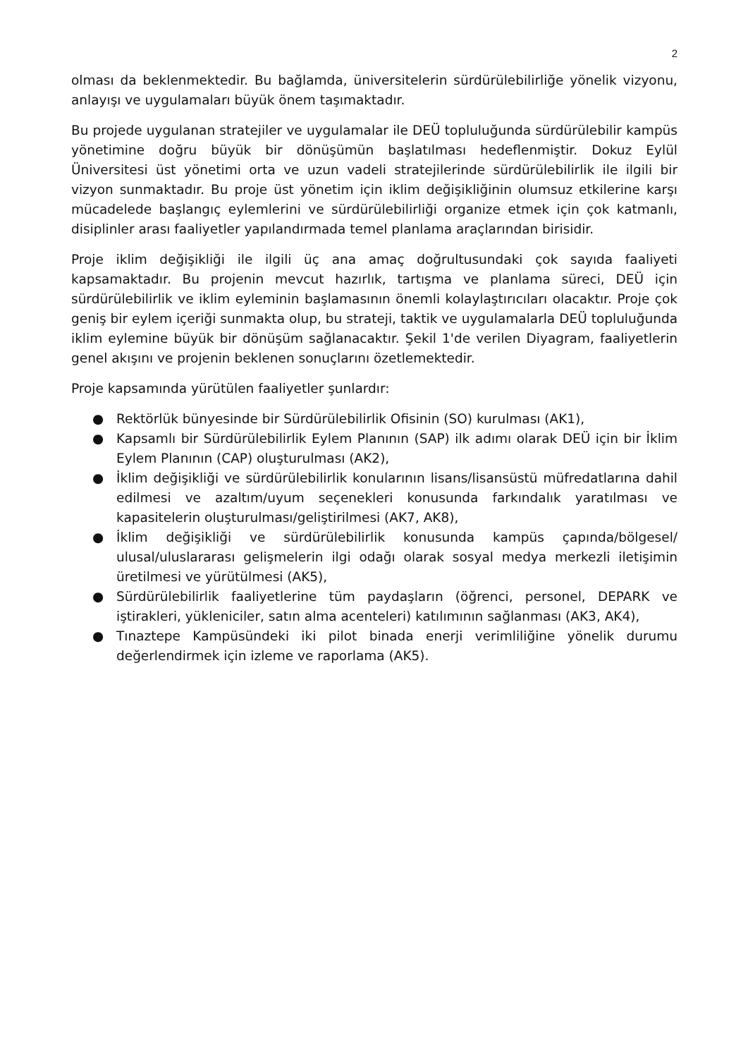2
olması da beklenmektedir. Bu bağlamda, üniversitelerin sürdürülebilirliğe yönelik vizyonu, anlayışı ve uygulamaları büyük önem taşımaktadır.
Bu projede uygulanan stratejiler ve uygulamalar ile DEÜ topluluğunda sürdürülebilir kampüs yönetimine doğru büyük bir dönüşümün başlatılması hedeflenmiştir. Dokuz Eylül Üniversitesi üst yönetimi orta ve uzun vadeli stratejilerinde sürdürülebilirlik ile ilgili bir vizyon sunmaktadır. Bu proje üst yönetim için iklim değişikliğinin olumsuz etkilerine karşı mücadelede başlangıç eylemlerini ve sürdürülebilirliği organize etmek için çok katmanlı, disiplinler arası faaliyetler yapılandırmada temel planlama araçlarından birisidir.
Proje iklim değişikliği ile ilgili üç ana amaç doğrultusundaki çok sayıda faaliyeti kapsamaktadır. Bu projenin mevcut hazırlık, tartışma ve planlama süreci, DEÜ için sürdürülebilirlik ve iklim eyleminin başlamasının önemli kolaylaştırıcıları olacaktır. Proje çok geniş bir eylem içeriği sunmakta olup, bu strateji, taktik ve uygulamalarla DEÜ topluluğunda iklim eylemine büyük bir dönüşüm sağlanacaktır. Şekil 1'de verilen Diyagram, faaliyetlerin genel akışını ve projenin beklenen sonuçlarını özetlemektedir.
Proje kapsamında yürütülen faaliyetler şunlardır:
● Rektörlük bünyesinde bir Sürdürülebilirlik Ofisinin (SO) kurulması (AK1),
● Kapsamlı bir Sürdürülebilirlik Eylem Planının (SAP) ilk adımı olarak DEÜ için bir İklim Eylem Planının (CAP) oluşturulması (AK2),
● İklim değişikliği ve sürdürülebilirlik konularının lisans/lisansüstü müfredatlarına dahil edilmesi ve azaltım/uyum seçenekleri konusunda farkındalık yaratılması ve kapasitelerin oluşturulması/geliştirilmesi (AK7, AK8),
● İklim değişikliği ve sürdürülebilirlik konusunda kampüs çapında/bölgesel/ ulusal/uluslararası gelişmelerin ilgi odağı olarak sosyal medya merkezli iletişimin üretilmesi ve yürütülmesi (AK5),
● Sürdürülebilirlik faaliyetlerine tüm paydaşların (öğrenci, personel, DEPARK ve iştirakleri, yükleniciler, satın alma acenteleri) katılımının sağlanması (AK3, AK4),
● Tınaztepe Kampüsündeki iki pilot binada enerji verimliliğine yönelik durumu değerlendirmek için izleme ve raporlama (AK5).